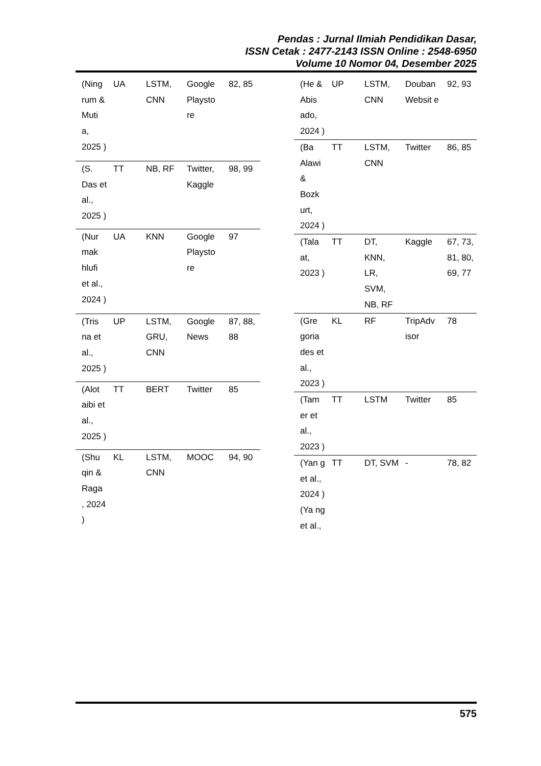Pendas : Jurnal Ilmiah Pendidikan Dasar,
ISSN Cetak : 2477-2143 ISSN Online : 2548-6950
Volume 10 Nomor 04, Desember 2025
| (Ning rum & Muti a, 2025 ) | UA | LSTM, CNN | Google Playsto re | 82, 85 |
| (S. Das et al., 2025 ) | TT | NB, RF | Twitter, Kaggle | 98, 99 |
| (Nur mak hlufi et al., 2024 ) | UA | KNN | Google Playsto re | 97 |
| (Tris na et al., 2025 ) | UP | LSTM, GRU, CNN | Google News | 87, 88, 88 |
| (Alot aibi et al., 2025 ) | TT | BERT | Twitter | 85 |
| (Shu qin & Raga , 2024 ) | KL | LSTM, CNN | MOOC | 94, 90 |
| (He & Abis ado, 2024 ) | UP | LSTM, CNN | Douban Websit e | 92, 93 |
| (Ba Alawi & Bozk urt, 2024 ) | TT | LSTM, CNN | Twitter | 86, 85 |
| (Tala at, 2023 ) | TT | DT, KNN, LR, SVM, NB, RF | Kaggle | 67, 73, 81, 80, 69, 77 |
| (Gre goria des et al., 2023 ) | KL | RF | TripAdv isor | 78 |
| (Tam er et al., 2023 ) | TT | LSTM | Twitter | 85 |
| (Yan g et al., 2024 )(Ya ng et al., | TT | DT, SVM | - | 78, 82 |
575